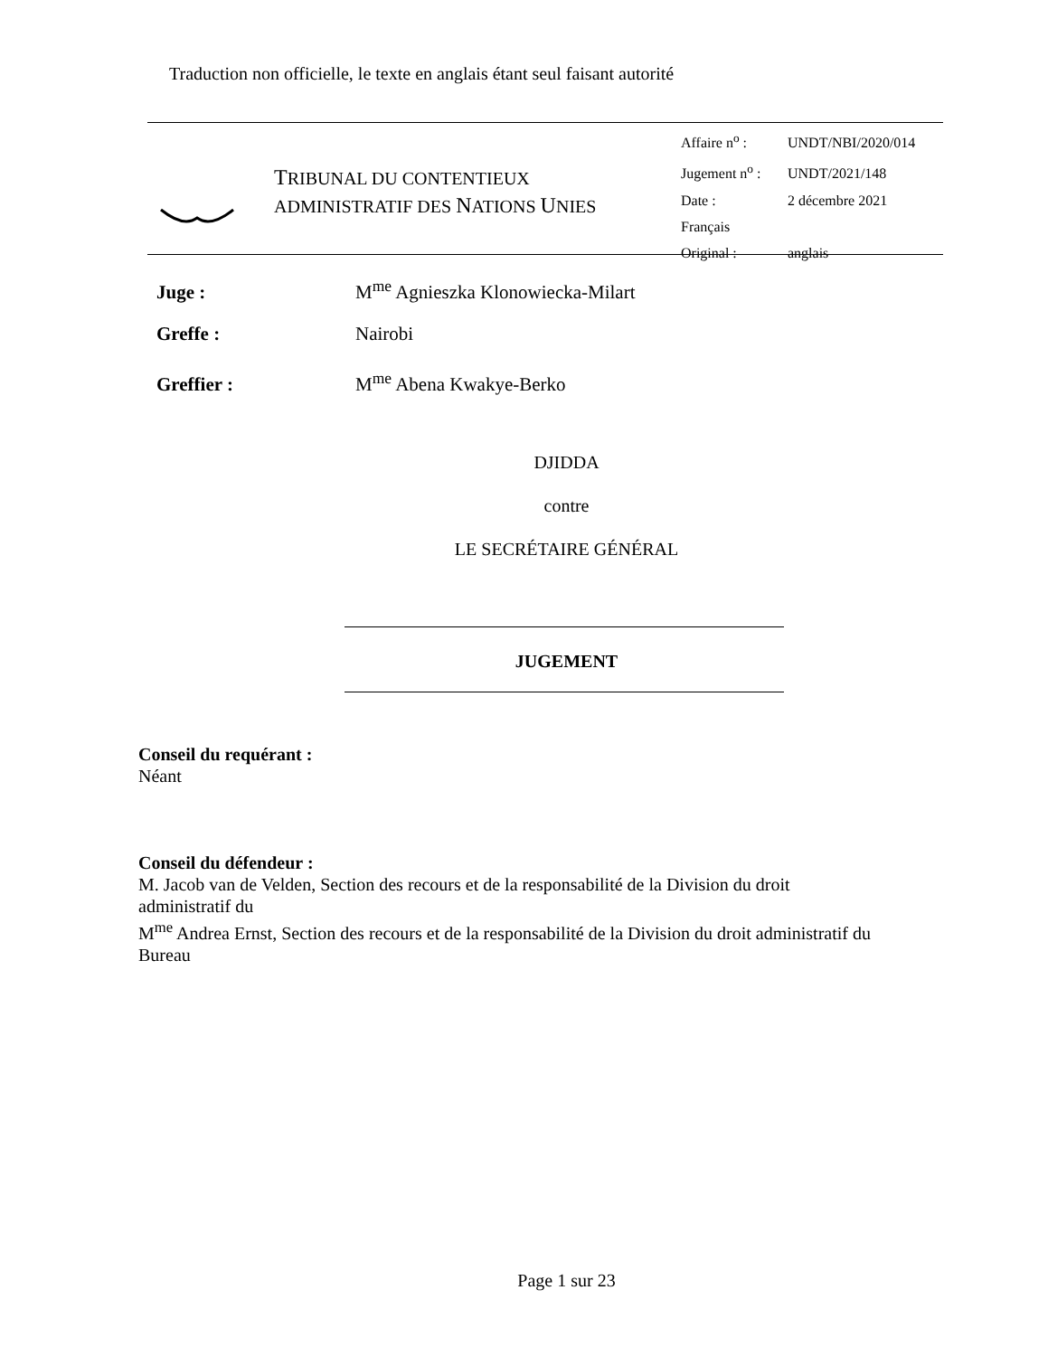Traduction non officielle, le texte en anglais étant seul faisant autorité
TRIBUNAL DU CONTENTIEUX
ADMINISTRATIF DES NATIONS UNIES
Affaire n<sup>o</sup> : UNDT/NBI/2020/014
Jugement n<sup>o</sup> : UNDT/2021/148
Date : 2 décembre 2021
Français
Original : anglais
Juge : M<sup>me</sup> Agnieszka Klonowiecka-Milart
Greffe : Nairobi
Greffier : M<sup>me</sup> Abena Kwakye-Berko
DJIDDA
contre
LE SECRÉTAIRE GÉNÉRAL
JUGEMENT
Conseil du requérant :
Néant
Conseil du défendeur :
M. Jacob van de Velden, Section des recours et de la responsabilité de la Division du droit administratif du
M<sup>me</sup> Andrea Ernst, Section des recours et de la responsabilité de la Division du droit administratif du Bureau
Page 1 sur 23